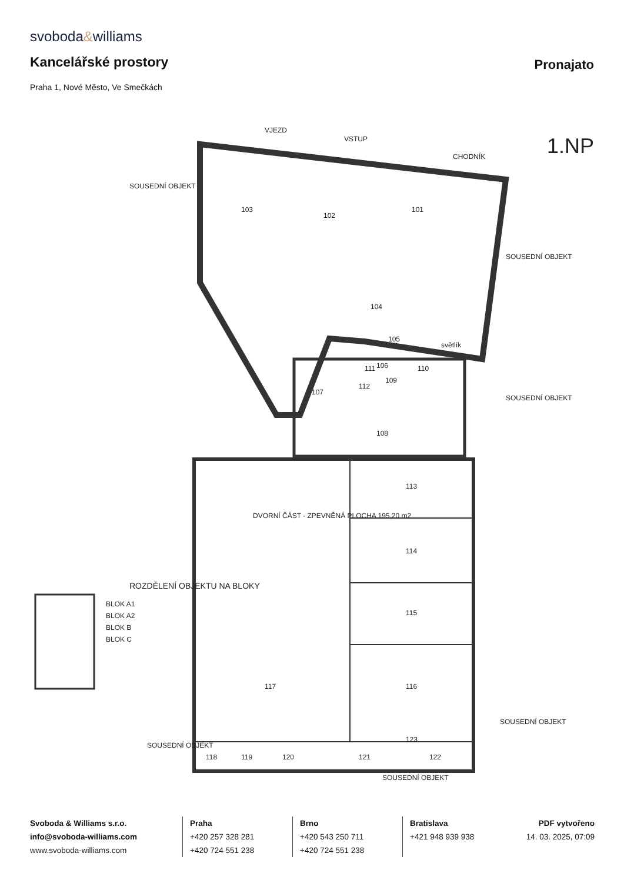svoboda&williams
Kancelářské prostory Pronajato
Praha 1, Nové Město, Ve Smečkách
1.NP
VJEZD
VSTUP
CHODNÍK
103
102
101
104
105
106
107
108
109
110
111
112
113
114
115
116
117
118
119
120
121
122
123
DVORNÍ ČÁST - ZPEVNĚNÁ PLOCHA 195,20 m2
SOUSEDNÍ OBJEKT
SOUSEDNÍ OBJEKT
SOUSEDNÍ OBJEKT
SOUSEDNÍ OBJEKT
SOUSEDNÍ OBJEKT
SOUSEDNÍ OBJEKT
světlík
ROZDĚLENÍ OBJEKTU NA BLOKY
BLOK A1
BLOK A2
BLOK B
BLOK C
Svoboda & Williams s.r.o.
info@svoboda-williams.com
www.svoboda-williams.com
Praha
+420 257 328 281
+420 724 551 238
Brno
+420 543 250 711
+420 724 551 238
Bratislava
+421 948 939 938
PDF vytvořeno
14. 03. 2025, 07:09